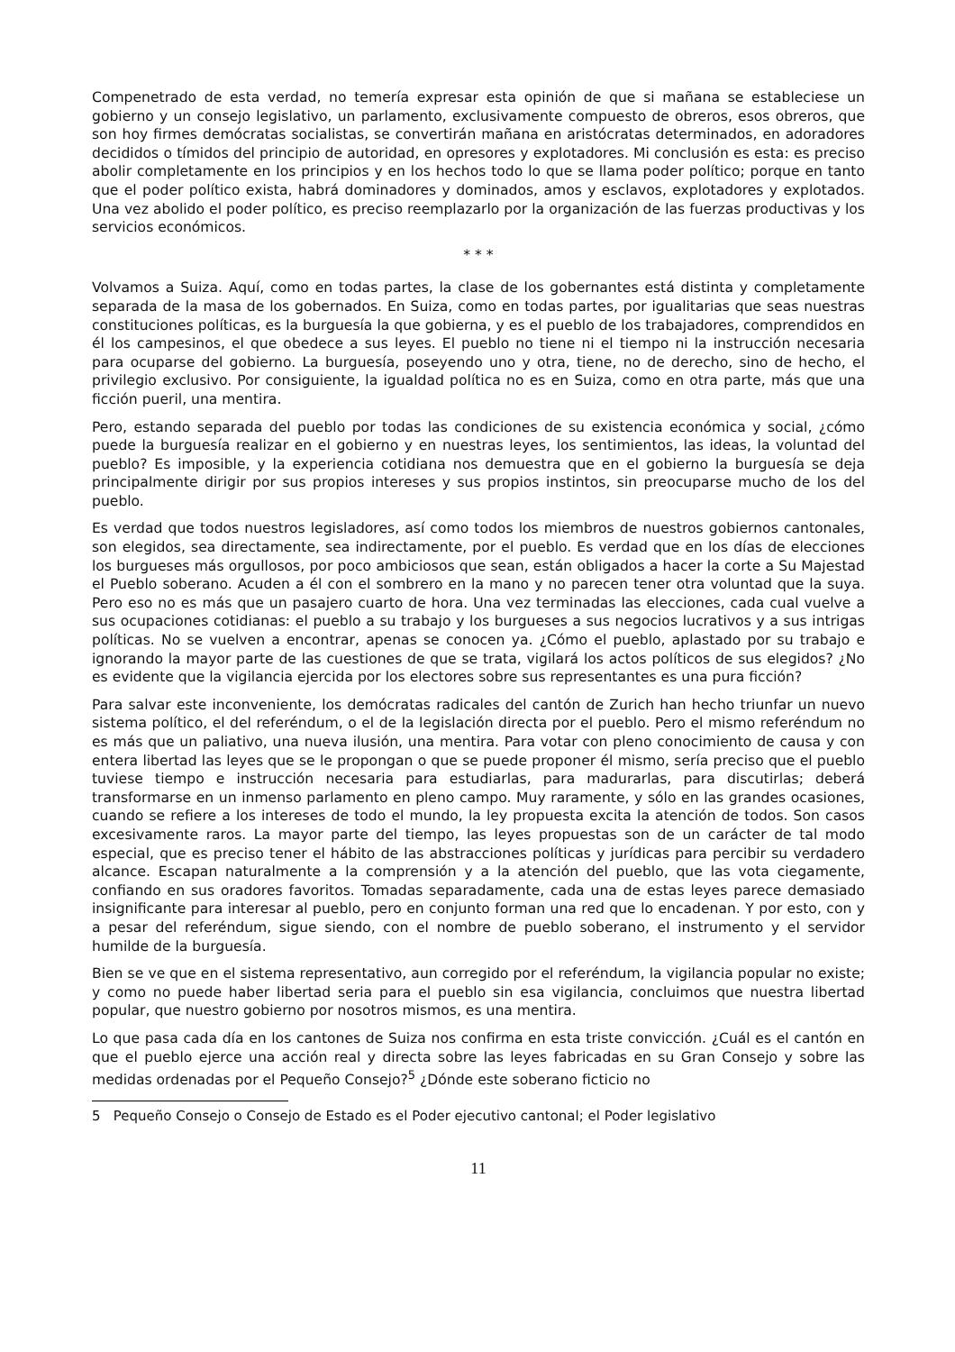Compenetrado de esta verdad, no temería expresar esta opinión de que si mañana se estableciese un gobierno y un consejo legislativo, un parlamento, exclusivamente compuesto de obreros, esos obreros, que son hoy firmes demócratas socialistas, se convertirán mañana en aristócratas determinados, en adoradores decididos o tímidos del principio de autoridad, en opresores y explotadores. Mi conclusión es esta: es preciso abolir completamente en los principios y en los hechos todo lo que se llama poder político; porque en tanto que el poder político exista, habrá dominadores y dominados, amos y esclavos, explotadores y explotados. Una vez abolido el poder político, es preciso reemplazarlo por la organización de las fuerzas productivas y los servicios económicos.
* * *
Volvamos a Suiza. Aquí, como en todas partes, la clase de los gobernantes está distinta y completamente separada de la masa de los gobernados. En Suiza, como en todas partes, por igualitarias que seas nuestras constituciones políticas, es la burguesía la que gobierna, y es el pueblo de los trabajadores, comprendidos en él los campesinos, el que obedece a sus leyes. El pueblo no tiene ni el tiempo ni la instrucción necesaria para ocuparse del gobierno. La burguesía, poseyendo uno y otra, tiene, no de derecho, sino de hecho, el privilegio exclusivo. Por consiguiente, la igualdad política no es en Suiza, como en otra parte, más que una ficción pueril, una mentira.
Pero, estando separada del pueblo por todas las condiciones de su existencia económica y social, ¿cómo puede la burguesía realizar en el gobierno y en nuestras leyes, los sentimientos, las ideas, la voluntad del pueblo? Es imposible, y la experiencia cotidiana nos demuestra que en el gobierno la burguesía se deja principalmente dirigir por sus propios intereses y sus propios instintos, sin preocuparse mucho de los del pueblo.
Es verdad que todos nuestros legisladores, así como todos los miembros de nuestros gobiernos cantonales, son elegidos, sea directamente, sea indirectamente, por el pueblo. Es verdad que en los días de elecciones los burgueses más orgullosos, por poco ambiciosos que sean, están obligados a hacer la corte a Su Majestad el Pueblo soberano. Acuden a él con el sombrero en la mano y no parecen tener otra voluntad que la suya. Pero eso no es más que un pasajero cuarto de hora. Una vez terminadas las elecciones, cada cual vuelve a sus ocupaciones cotidianas: el pueblo a su trabajo y los burgueses a sus negocios lucrativos y a sus intrigas políticas. No se vuelven a encontrar, apenas se conocen ya. ¿Cómo el pueblo, aplastado por su trabajo e ignorando la mayor parte de las cuestiones de que se trata, vigilará los actos políticos de sus elegidos? ¿No es evidente que la vigilancia ejercida por los electores sobre sus representantes es una pura ficción?
Para salvar este inconveniente, los demócratas radicales del cantón de Zurich han hecho triunfar un nuevo sistema político, el del referéndum, o el de la legislación directa por el pueblo. Pero el mismo referéndum no es más que un paliativo, una nueva ilusión, una mentira. Para votar con pleno conocimiento de causa y con entera libertad las leyes que se le propongan o que se puede proponer él mismo, sería preciso que el pueblo tuviese tiempo e instrucción necesaria para estudiarlas, para madurarlas, para discutirlas; deberá transformarse en un inmenso parlamento en pleno campo. Muy raramente, y sólo en las grandes ocasiones, cuando se refiere a los intereses de todo el mundo, la ley propuesta excita la atención de todos. Son casos excesivamente raros. La mayor parte del tiempo, las leyes propuestas son de un carácter de tal modo especial, que es preciso tener el hábito de las abstracciones políticas y jurídicas para percibir su verdadero alcance. Escapan naturalmente a la comprensión y a la atención del pueblo, que las vota ciegamente, confiando en sus oradores favoritos. Tomadas separadamente, cada una de estas leyes parece demasiado insignificante para interesar al pueblo, pero en conjunto forman una red que lo encadenan. Y por esto, con y a pesar del referéndum, sigue siendo, con el nombre de pueblo soberano, el instrumento y el servidor humilde de la burguesía.
Bien se ve que en el sistema representativo, aun corregido por el referéndum, la vigilancia popular no existe; y como no puede haber libertad seria para el pueblo sin esa vigilancia, concluimos que nuestra libertad popular, que nuestro gobierno por nosotros mismos, es una mentira.
Lo que pasa cada día en los cantones de Suiza nos confirma en esta triste convicción. ¿Cuál es el cantón en que el pueblo ejerce una acción real y directa sobre las leyes fabricadas en su Gran Consejo y sobre las medidas ordenadas por el Pequeño Consejo?<sup>5</sup> ¿Dónde este soberano ficticio no
5 Pequeño Consejo o Consejo de Estado es el Poder ejecutivo cantonal; el Poder legislativo
11